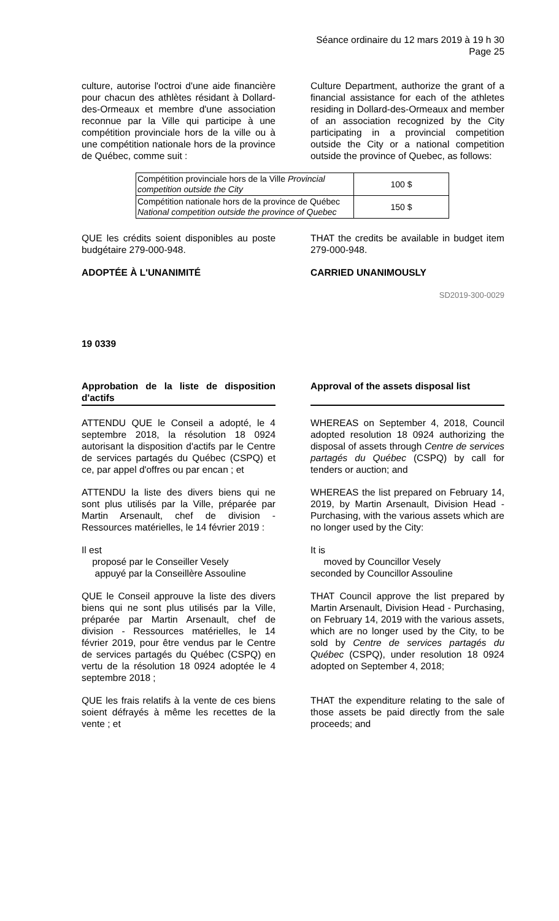Séance ordinaire du 12 mars 2019 à 19 h 30
Page 25
culture, autorise l'octroi d'une aide financière pour chacun des athlètes résidant à Dollard-des-Ormeaux et membre d'une association reconnue par la Ville qui participe à une compétition provinciale hors de la ville ou à une compétition nationale hors de la province de Québec, comme suit :
Culture Department, authorize the grant of a financial assistance for each of the athletes residing in Dollard-des-Ormeaux and member of an association recognized by the City participating in a provincial competition outside the City or a national competition outside the province of Quebec, as follows:
| Compétition provinciale hors de la Ville Provincial competition outside the City | 100 $ |
| Compétition nationale hors de la province de Québec National competition outside the province of Quebec | 150 $ |
QUE les crédits soient disponibles au poste budgétaire 279-000-948.
THAT the credits be available in budget item 279-000-948.
ADOPTÉE À L'UNANIMITÉ CARRIED UNANIMOUSLY
SD2019-300-0029
19 0339
Approbation de la liste de disposition d'actifs
Approval of the assets disposal list
ATTENDU QUE le Conseil a adopté, le 4 septembre 2018, la résolution 18 0924 autorisant la disposition d'actifs par le Centre de services partagés du Québec (CSPQ) et ce, par appel d'offres ou par encan ; et
WHEREAS on September 4, 2018, Council adopted resolution 18 0924 authorizing the disposal of assets through Centre de services partagés du Québec (CSPQ) by call for tenders or auction; and
ATTENDU la liste des divers biens qui ne sont plus utilisés par la Ville, préparée par Martin Arsenault, chef de division - Ressources matérielles, le 14 février 2019 :
WHEREAS the list prepared on February 14, 2019, by Martin Arsenault, Division Head - Purchasing, with the various assets which are no longer used by the City:
Il est
proposé par le Conseiller Vesely
appuyé par la Conseillère Assouline
It is
moved by Councillor Vesely
seconded by Councillor Assouline
QUE le Conseil approuve la liste des divers biens qui ne sont plus utilisés par la Ville, préparée par Martin Arsenault, chef de division - Ressources matérielles, le 14 février 2019, pour être vendus par le Centre de services partagés du Québec (CSPQ) en vertu de la résolution 18 0924 adoptée le 4 septembre 2018 ;
THAT Council approve the list prepared by Martin Arsenault, Division Head - Purchasing, on February 14, 2019 with the various assets, which are no longer used by the City, to be sold by Centre de services partagés du Québec (CSPQ), under resolution 18 0924 adopted on September 4, 2018;
QUE les frais relatifs à la vente de ces biens soient défrayés à même les recettes de la vente ; et
THAT the expenditure relating to the sale of those assets be paid directly from the sale proceeds; and